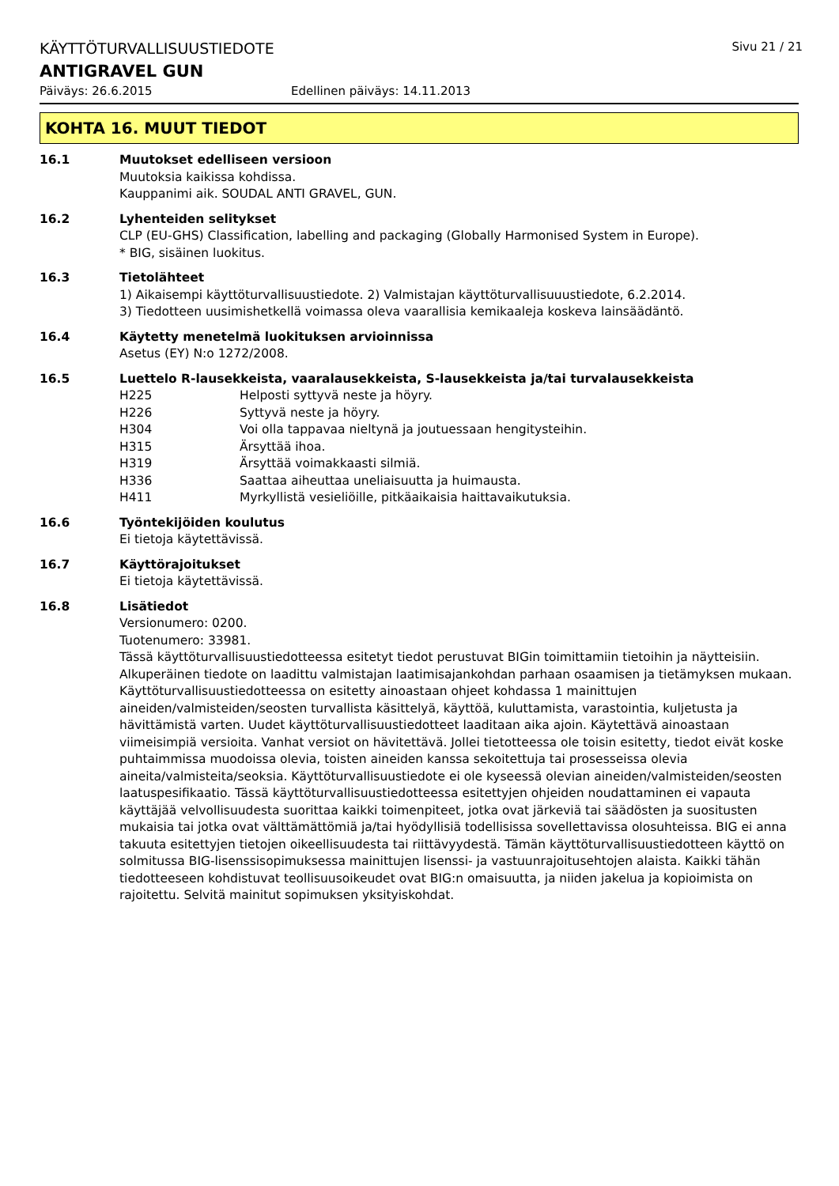KÄYTTÖTURVALLISUUSTIEDOTE Sivu 21 / 21
ANTIGRAVEL GUN
Päiväys: 26.6.2015 Edellinen päiväys: 14.11.2013
KOHTA 16. MUUT TIEDOT
16.1 Muutokset edelliseen versioon
Muutoksia kaikissa kohdissa.
Kauppanimi aik. SOUDAL ANTI GRAVEL, GUN.
16.2 Lyhenteiden selitykset
CLP (EU-GHS) Classification, labelling and packaging (Globally Harmonised System in Europe).
* BIG, sisäinen luokitus.
16.3 Tietolähteet
1) Aikaisempi käyttöturvallisuustiedote. 2) Valmistajan käyttöturvallisuuustiedote, 6.2.2014.
3) Tiedotteen uusimishetkellä voimassa oleva vaarallisia kemikaaleja koskeva lainsäädäntö.
16.4 Käytetty menetelmä luokituksen arvioinnissa
Asetus (EY) N:o 1272/2008.
16.5 Luettelo R-lausekkeista, vaaralausekkeista, S-lausekkeista ja/tai turvalausekkeista
H225 Helposti syttyvä neste ja höyry.
H226 Syttyvä neste ja höyry.
H304 Voi olla tappavaa nieltynä ja joutuessaan hengitysteihin.
H315 Ärsyttää ihoa.
H319 Ärsyttää voimakkaasti silmiä.
H336 Saattaa aiheuttaa uneliaisuutta ja huimausta.
H411 Myrkyllistä vesieliöille, pitkäaikaisia haittavaikutuksia.
16.6 Työntekijöiden koulutus
Ei tietoja käytettävissä.
16.7 Käyttörajoitukset
Ei tietoja käytettävissä.
16.8 Lisätiedot
Versionumero: 0200.
Tuotenumero: 33981.
Tässä käyttöturvallisuustiedotteessa esitetyt tiedot perustuvat BIGin toimittamiin tietoihin ja näytteisiin. Alkuperäinen tiedote on laadittu valmistajan laatimisajankohdan parhaan osaamisen ja tietämyksen mukaan. Käyttöturvallisuustiedotteessa on esitetty ainoastaan ohjeet kohdassa 1 mainittujen aineiden/valmisteiden/seosten turvallista käsittelyä, käyttöä, kuluttamista, varastointia, kuljetusta ja hävittämistä varten. Uudet käyttöturvallisuustiedotteet laaditaan aika ajoin. Käytettävä ainoastaan viimeisimpiä versioita. Vanhat versiot on hävitettävä. Jollei tietotteessa ole toisin esitetty, tiedot eivät koske puhtaimmissa muodoissa olevia, toisten aineiden kanssa sekoitettuja tai prosesseissa olevia aineita/valmisteita/seoksia. Käyttöturvallisuustiedote ei ole kyseessä olevian aineiden/valmisteiden/seosten laatuspesifikaatio. Tässä käyttöturvallisuustiedotteessa esitettyjen ohjeiden noudattaminen ei vapauta käyttäjää velvollisuudesta suorittaa kaikki toimenpiteet, jotka ovat järkeviä tai säädösten ja suositusten mukaisia tai jotka ovat välttämättömiä ja/tai hyödyllisiä todellisissa sovellettavissa olosuhteissa. BIG ei anna takuuta esitettyjen tietojen oikeellisuudesta tai riittävyydestä. Tämän käyttöturvallisuustiedotteen käyttö on solmitussa BIG-lisenssisopimuksessa mainittujen lisenssi- ja vastuunrajoitusehtojen alaista. Kaikki tähän tiedotteeseen kohdistuvat teollisuusoikeudet ovat BIG:n omaisuutta, ja niiden jakelua ja kopioimista on rajoitettu. Selvitä mainitut sopimuksen yksityiskohdat.